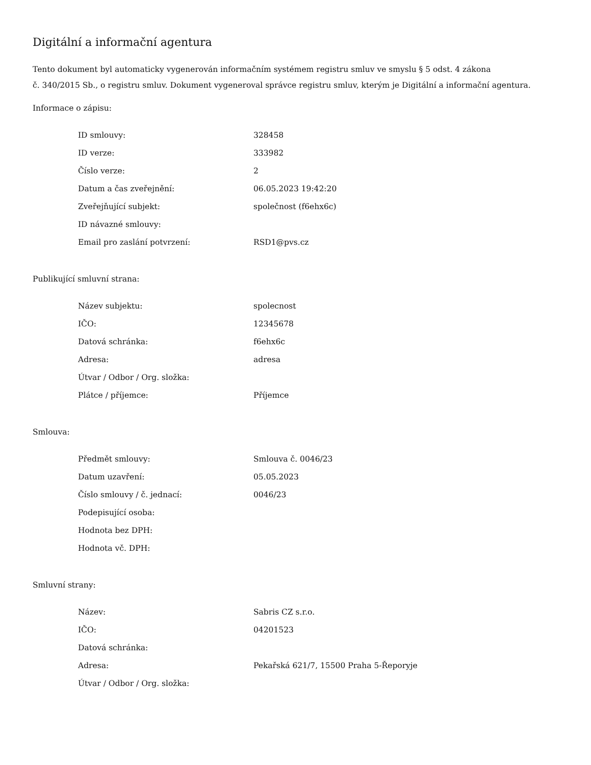Digitální a informační agentura
Tento dokument byl automaticky vygenerován informačním systémem registru smluv ve smyslu § 5 odst. 4 zákona
č. 340/2015 Sb., o registru smluv. Dokument vygeneroval správce registru smluv, kterým je Digitální a informační agentura.
Informace o zápisu:
| ID smlouvy: | 328458 |
| ID verze: | 333982 |
| Číslo verze: | 2 |
| Datum a čas zveřejnění: | 06.05.2023 19:42:20 |
| Zveřejňující subjekt: | společnost (f6ehx6c) |
| ID návazné smlouvy: | |
| Email pro zaslání potvrzení: | RSD1@pvs.cz |
Publikující smluvní strana:
| Název subjektu: | spolecnost |
| IČO: | 12345678 |
| Datová schránka: | f6ehx6c |
| Adresa: | adresa |
| Útvar / Odbor / Org. složka: | |
| Plátce / příjemce: | Příjemce |
Smlouva:
| Předmět smlouvy: | Smlouva č. 0046/23 |
| Datum uzavření: | 05.05.2023 |
| Číslo smlouvy / č. jednací: | 0046/23 |
| Podepisující osoba: | |
| Hodnota bez DPH: | |
| Hodnota vč. DPH: | |
Smluvní strany:
| Název: | Sabris CZ s.r.o. |
| IČO: | 04201523 |
| Datová schránka: | |
| Adresa: | Pekařská 621/7, 15500 Praha 5-Řeporyje |
| Útvar / Odbor / Org. složka: | |